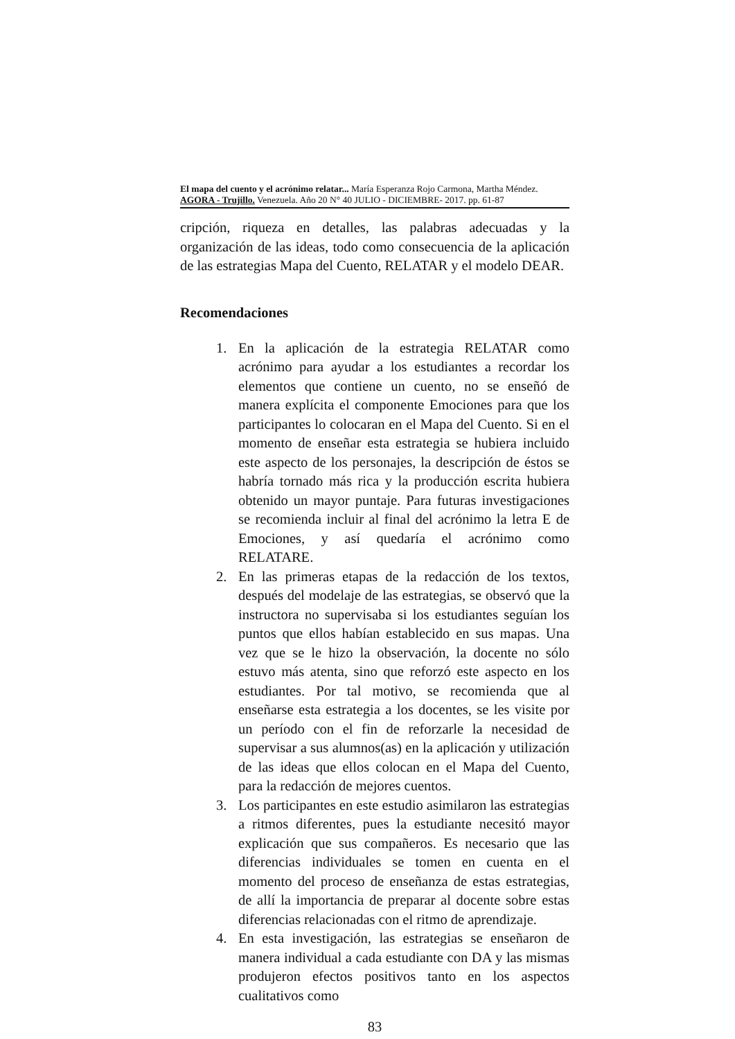El mapa del cuento y el acrónimo relatar... María Esperanza Rojo Carmona, Martha Méndez.
AGORA - Trujillo. Venezuela. Año 20 N° 40 JULIO - DICIEMBRE- 2017. pp. 61-87
cripción, riqueza en detalles, las palabras adecuadas y la organización de las ideas, todo como consecuencia de la aplicación de las estrategias Mapa del Cuento, RELATAR y el modelo DEAR.
Recomendaciones
1. En la aplicación de la estrategia RELATAR como acrónimo para ayudar a los estudiantes a recordar los elementos que contiene un cuento, no se enseñó de manera explícita el componente Emociones para que los participantes lo colocaran en el Mapa del Cuento. Si en el momento de enseñar esta estrategia se hubiera incluido este aspecto de los personajes, la descripción de éstos se habría tornado más rica y la producción escrita hubiera obtenido un mayor puntaje. Para futuras investigaciones se recomienda incluir al final del acrónimo la letra E de Emociones, y así quedaría el acrónimo como RELATARE.
2. En las primeras etapas de la redacción de los textos, después del modelaje de las estrategias, se observó que la instructora no supervisaba si los estudiantes seguían los puntos que ellos habían establecido en sus mapas. Una vez que se le hizo la observación, la docente no sólo estuvo más atenta, sino que reforzó este aspecto en los estudiantes. Por tal motivo, se recomienda que al enseñarse esta estrategia a los docentes, se les visite por un período con el fin de reforzarle la necesidad de supervisar a sus alumnos(as) en la aplicación y utilización de las ideas que ellos colocan en el Mapa del Cuento, para la redacción de mejores cuentos.
3. Los participantes en este estudio asimilaron las estrategias a ritmos diferentes, pues la estudiante necesitó mayor explicación que sus compañeros. Es necesario que las diferencias individuales se tomen en cuenta en el momento del proceso de enseñanza de estas estrategias, de allí la importancia de preparar al docente sobre estas diferencias relacionadas con el ritmo de aprendizaje.
4. En esta investigación, las estrategias se enseñaron de manera individual a cada estudiante con DA y las mismas produjeron efectos positivos tanto en los aspectos cualitativos como
83